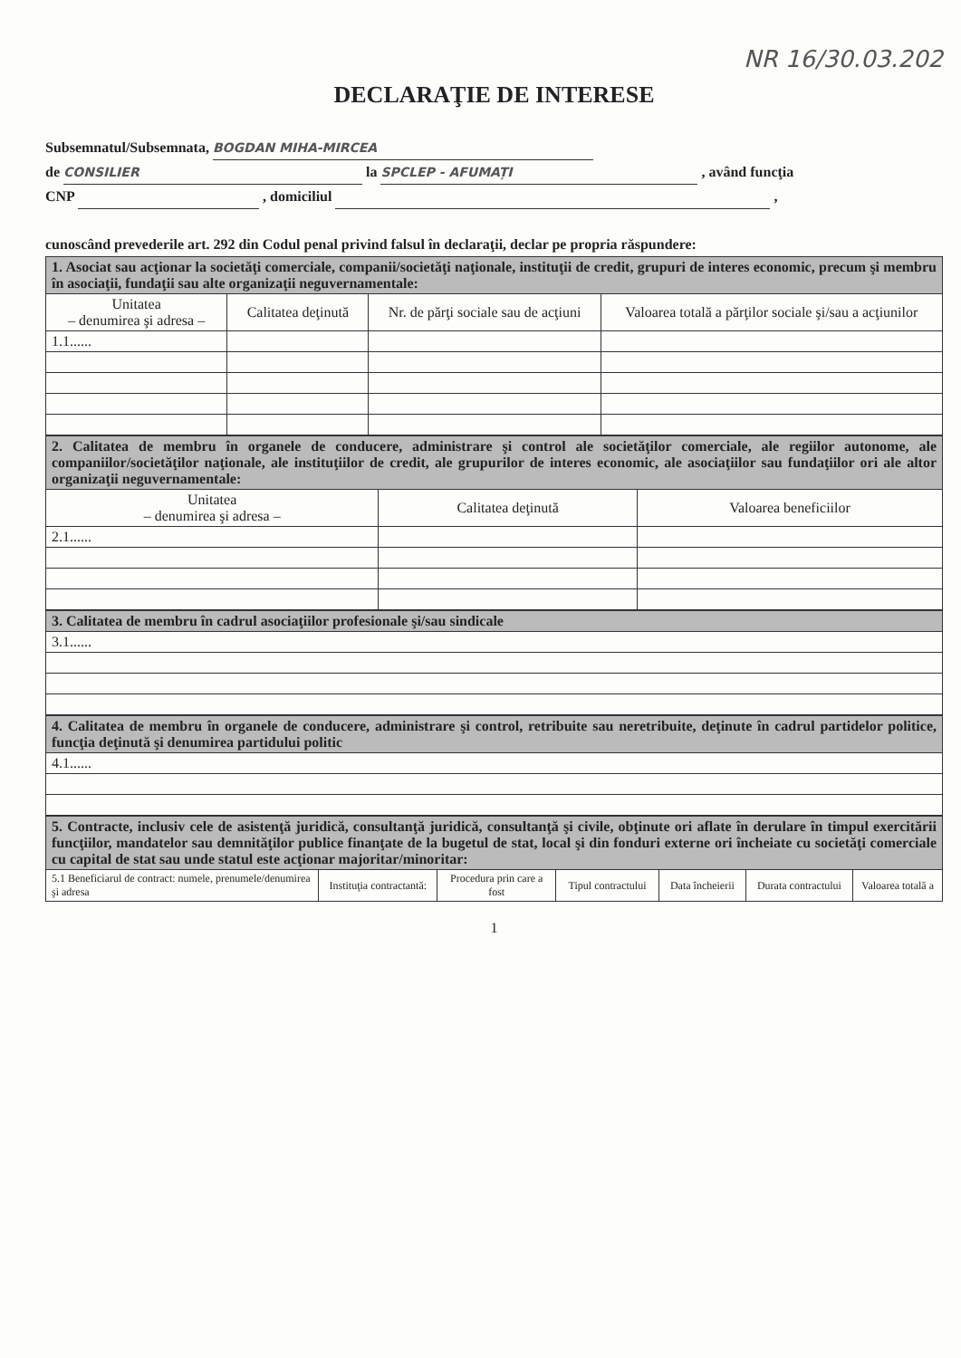NR 16/30.03.202
DECLARAŢIE DE INTERESE
Subsemnatul/Subsemnata, BOGDAN MIHA-MIRCEA
de CONSILIER la SPCLEP - AFUMAȚI , având funcţia
CNP , domiciliul ,
cunoscând prevederile art. 292 din Codul penal privind falsul în declaraţii, declar pe propria răspundere:
| 1. Asociat sau acţionar la societăţi comerciale, companii/societăţi naţionale, instituţii de credit, grupuri de interes economic, precum şi membru în asociaţii, fundaţii sau alte organizaţii neguvernamentale: | | | |
| Unitatea – denumirea şi adresa – | Calitatea deţinută | Nr. de părţi sociale sau de acţiuni | Valoarea totală a părţilor sociale şi/sau a acţiunilor |
| 1.1...... | | | |
| 2. Calitatea de membru în organele de conducere, administrare şi control ale societăţilor comerciale, ale regiilor autonome, ale companiilor/societăţilor naţionale, ale instituţiilor de credit, ale grupurilor de interes economic, ale asociaţiilor sau fundaţiilor ori ale altor organizaţii neguvernamentale: | | |
| Unitatea – denumirea şi adresa – | Calitatea deţinută | Valoarea beneficiilor |
| 2.1...... | | |
| 3. Calitatea de membru în cadrul asociaţiilor profesionale şi/sau sindicale |
| 3.1...... |
| 4. Calitatea de membru în organele de conducere, administrare şi control, retribuite sau neretribuite, deţinute în cadrul partidelor politice, funcţia deţinută şi denumirea partidului politic |
| 4.1...... |
| 5. Contracte, inclusiv cele de asistenţă juridică, consultanţă juridică, consultanţă şi civile, obţinute ori aflate în derulare în timpul exercitării funcţiilor, mandatelor sau demnităţilor publice finanţate de la bugetul de stat, local şi din fonduri externe ori încheiate cu societăţi comerciale cu capital de stat sau unde statul este acţionar majoritar/minoritar: | | | | | | |
| 5.1 Beneficiarul de contract: numele, prenumele/denumirea şi adresa | Instituţia contractantă: | Procedura prin care a fost | Tipul contractului | Data încheierii | Durata contractului | Valoarea totală a |
1